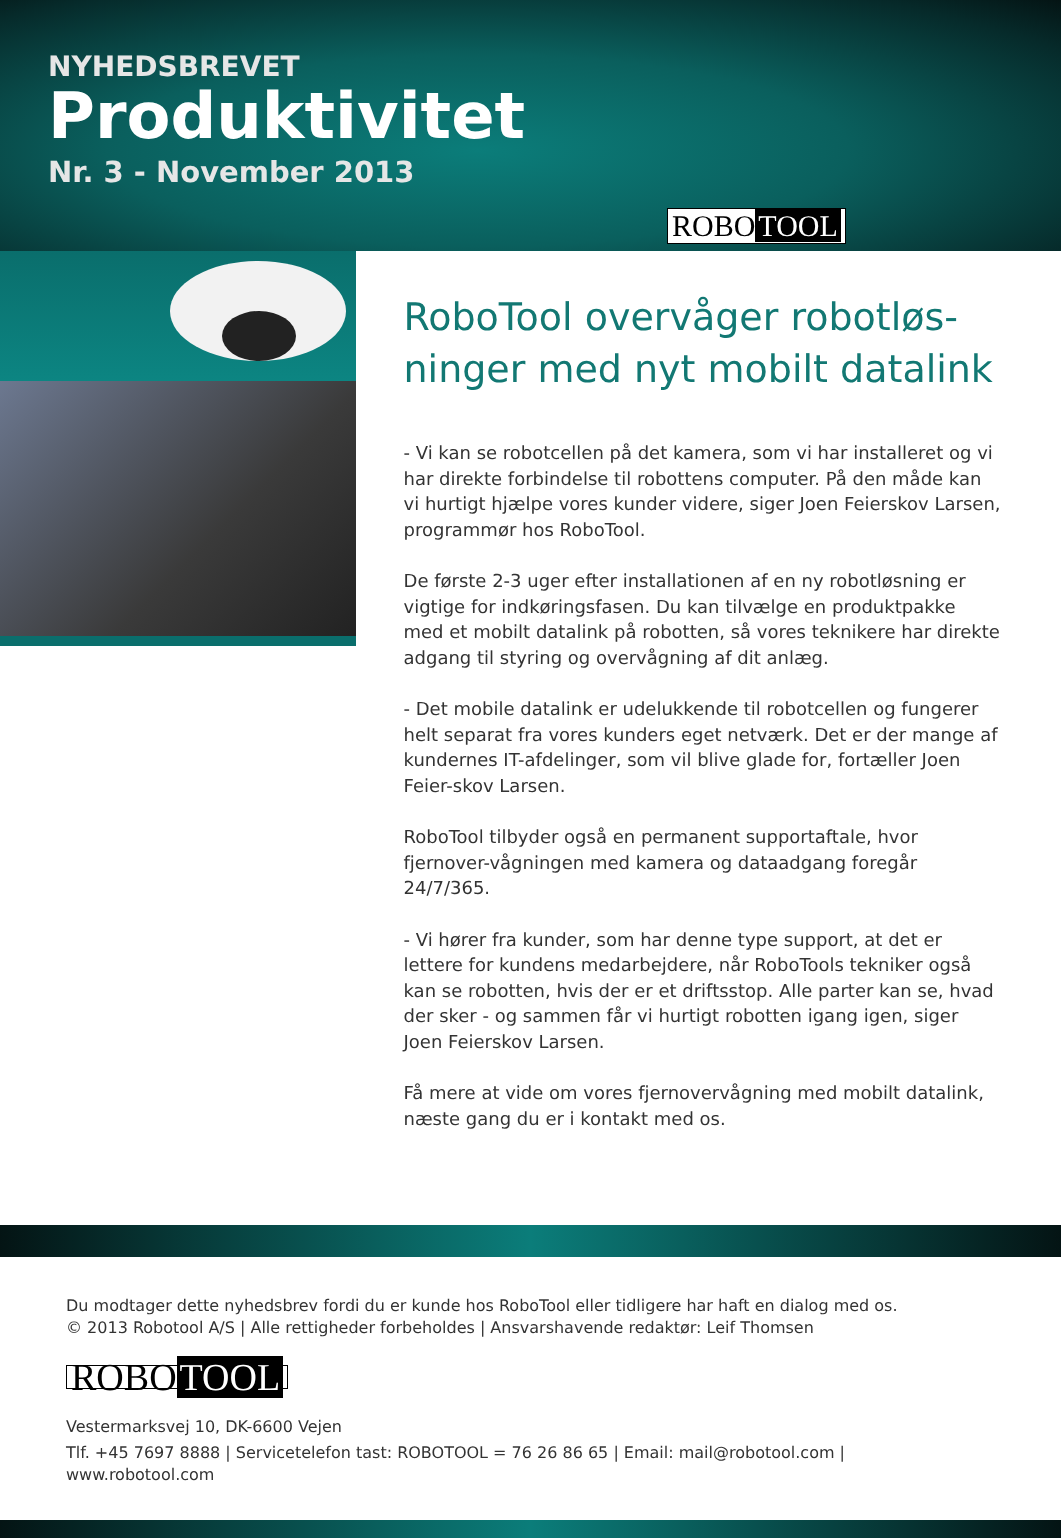NYHEDSBREVET
Produktivitet
Nr. 3 - November 2013
ROBO TOOL
RoboTool overvåger robotløs-ninger med nyt mobilt datalink
- Vi kan se robotcellen på det kamera, som vi har installeret og vi har direkte forbindelse til robottens computer. På den måde kan vi hurtigt hjælpe vores kunder videre, siger Joen Feierskov Larsen, programmør hos RoboTool.
De første 2-3 uger efter installationen af en ny robotløsning er vigtige for indkøringsfasen. Du kan tilvælge en produktpakke med et mobilt datalink på robotten, så vores teknikere har direkte adgang til styring og overvågning af dit anlæg.
- Det mobile datalink er udelukkende til robotcellen og fungerer helt separat fra vores kunders eget netværk. Det er der mange af kundernes IT-afdelinger, som vil blive glade for, fortæller Joen Feier-skov Larsen.
RoboTool tilbyder også en permanent supportaftale, hvor fjernover-vågningen med kamera og dataadgang foregår 24/7/365.
- Vi hører fra kunder, som har denne type support, at det er lettere for kundens medarbejdere, når RoboTools tekniker også kan se robotten, hvis der er et driftsstop. Alle parter kan se, hvad der sker - og sammen får vi hurtigt robotten igang igen, siger Joen Feierskov Larsen.
Få mere at vide om vores fjernovervågning med mobilt datalink, næste gang du er i kontakt med os.
Du modtager dette nyhedsbrev fordi du er kunde hos RoboTool eller tidligere har haft en dialog med os.
© 2013 Robotool A/S | Alle rettigheder forbeholdes | Ansvarshavende redaktør: Leif Thomsen
ROBO TOOL
Vestermarksvej 10, DK-6600 Vejen
Tlf. +45 7697 8888 | Servicetelefon tast: ROBOTOOL = 76 26 86 65 | Email: mail@robotool.com | www.robotool.com